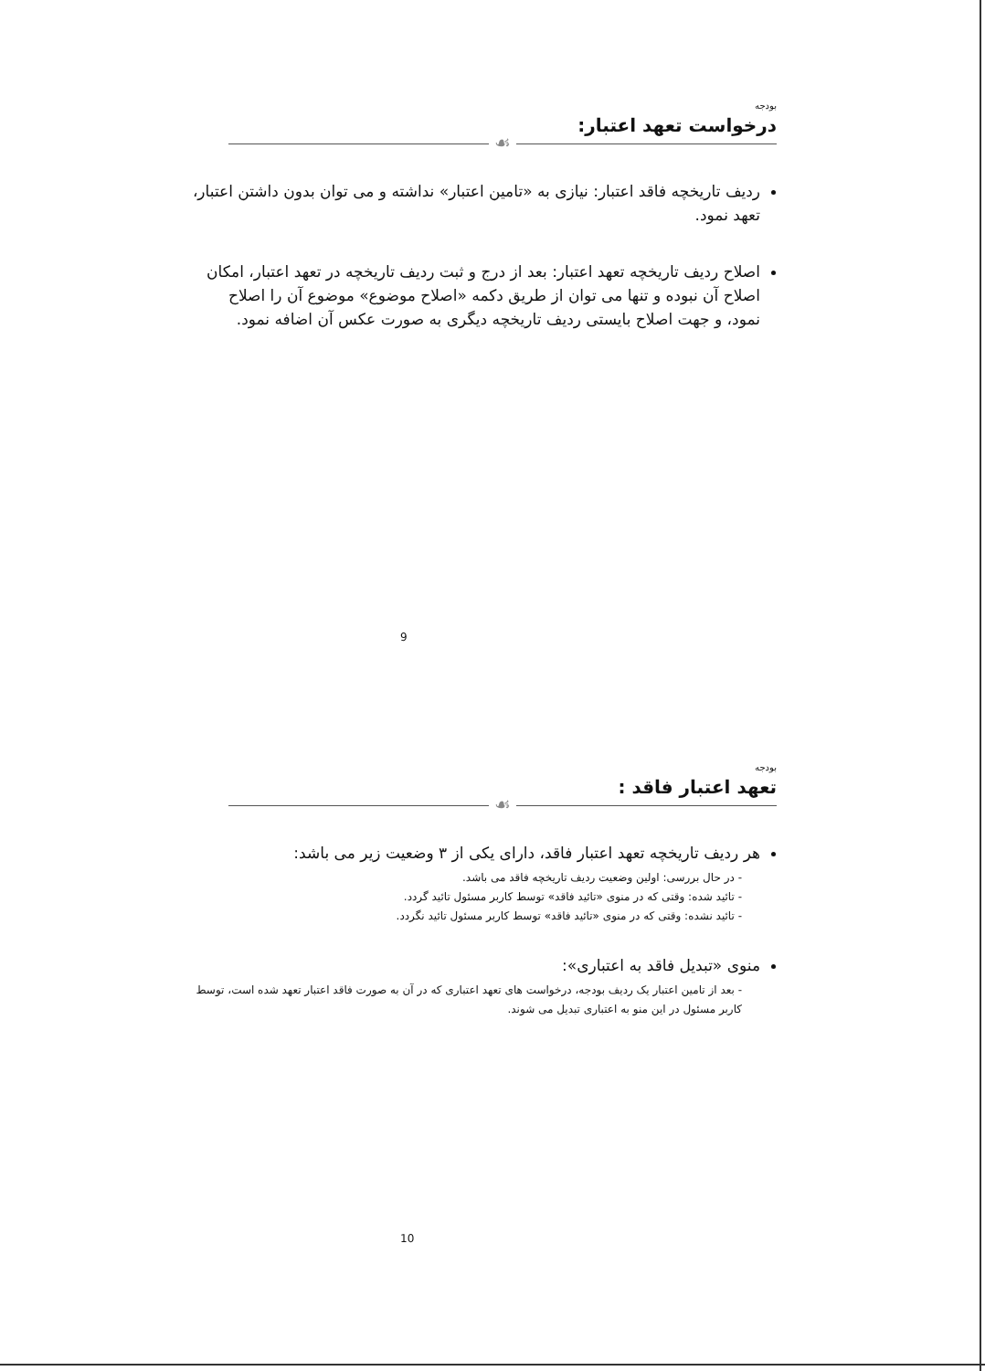بودجه
درخواست تعهد اعتبار:
☙
ردیف تاریخچه فاقد اعتبار: نیازی به «تامین اعتبار» نداشته و می توان بدون داشتن اعتبار، تعهد نمود.
اصلاح ردیف تاریخچه تعهد اعتبار: بعد از درج و ثبت ردیف تاریخچه در تعهد اعتبار، امکان اصلاح آن نبوده و تنها می توان از طریق دکمه «اصلاح موضوع» موضوع آن را اصلاح نمود، و جهت اصلاح بایستی ردیف تاریخچه دیگری به صورت عکس آن اضافه نمود.
9
بودجه
تعهد اعتبار فاقد :
☙
هر ردیف تاریخچه تعهد اعتبار فاقد، دارای یکی از ۳ وضعیت زیر می باشد:
- در حال بررسی: اولین وضعیت ردیف تاریخچه فاقد می باشد.
- تائید شده: وقتی که در منوی «تائید فاقد» توسط کاربر مسئول تائید گردد.
- تائید نشده: وقتی که در منوی «تائید فاقد» توسط کاربر مسئول تائید نگردد.
منوی «تبدیل فاقد به اعتباری»:
- بعد از تامین اعتبار یک ردیف بودجه، درخواست های تعهد اعتباری که در آن به صورت فاقد اعتبار تعهد شده است، توسط کاربر مسئول در این منو به اعتباری تبدیل می شوند.
10